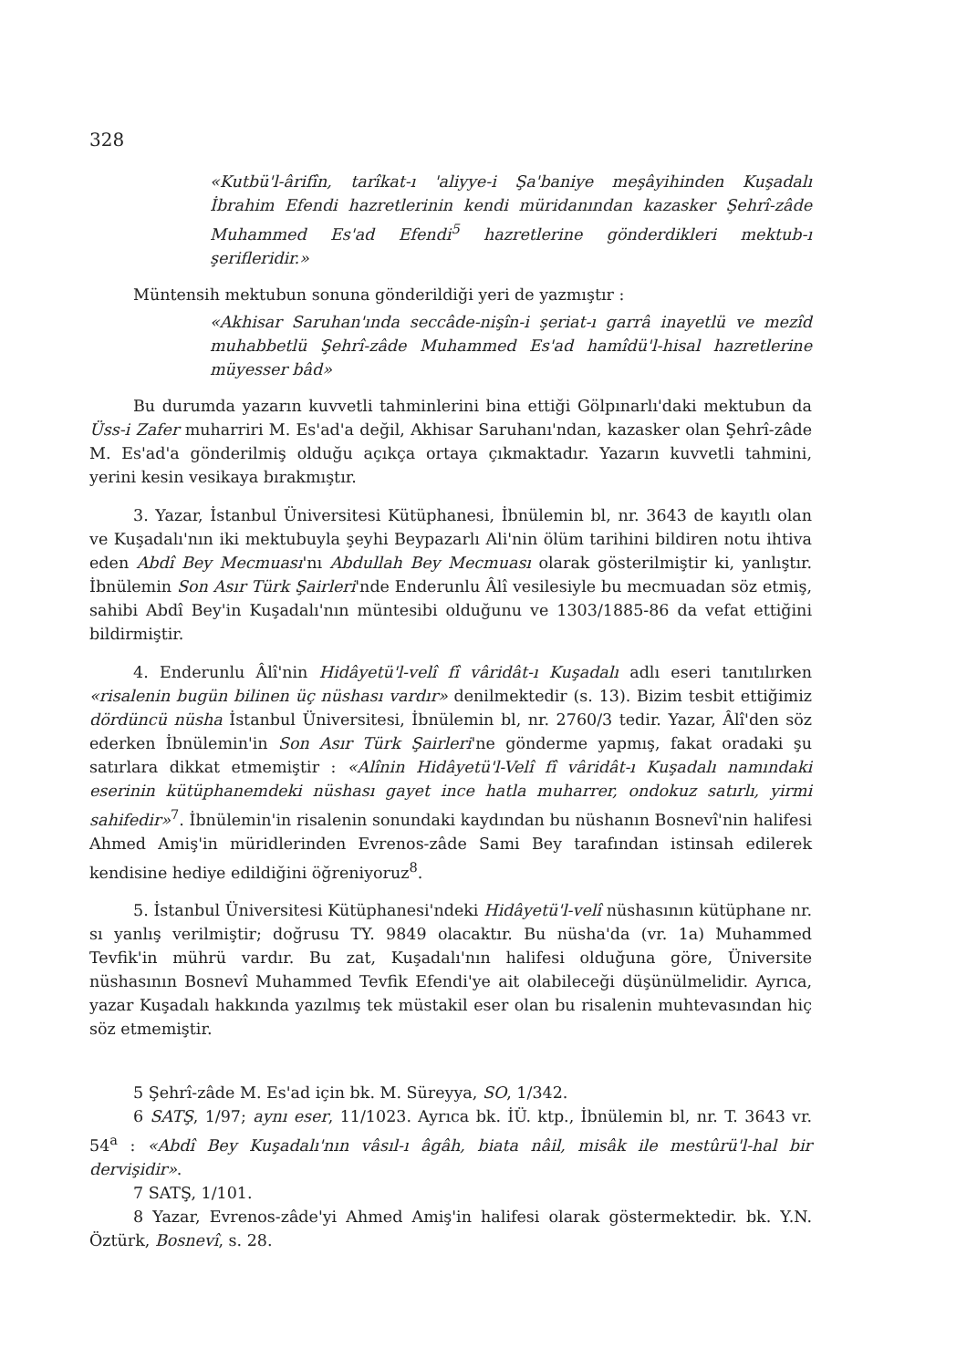328
«Kutbü'l-ârifîn, tarîkat-ı 'aliyye-i Şa'baniye meşâyihinden Kuşadalı İbrahim Efendi hazretlerinin kendi müridanından kazasker Şehrî-zâde Muhammed Es'ad Efendi<sup>5</sup> hazretlerine gönderdikleri mektub-ı şerifleridir.»
Müntensih mektubun sonuna gönderildiği yeri de yazmıştır :
«Akhisar Saruhan'ında seccâde-nişîn-i şeriat-ı garrâ inayetlü ve mezîd muhabbetlü Şehrî-zâde Muhammed Es'ad hamîdü'l-hisal hazretlerine müyesser bâd»
Bu durumda yazarın kuvvetli tahminlerini bina ettiği Gölpınarlı'daki mektubun da Üss-i Zafer muharriri M. Es'ad'a değil, Akhisar Saruhanı'ndan, kazasker olan Şehrî-zâde M. Es'ad'a gönderilmiş olduğu açıkça ortaya çıkmaktadır. Yazarın kuvvetli tahmini, yerini kesin vesikaya bırakmıştır.
3. Yazar, İstanbul Üniversitesi Kütüphanesi, İbnülemin bl, nr. 3643 de kayıtlı olan ve Kuşadalı'nın iki mektubuyla şeyhi Beypazarlı Ali'nin ölüm tarihini bildiren notu ihtiva eden Abdî Bey Mecmuası'nı Abdullah Bey Mecmuası olarak gösterilmiştir ki, yanlıştır. İbnülemin Son Asır Türk Şairleri'nde Enderunlu Âlî vesilesiyle bu mecmuadan söz etmiş, sahibi Abdî Bey'in Kuşadalı'nın müntesibi olduğunu ve 1303/1885-86 da vefat ettiğini bildirmiştir.
4. Enderunlu Âlî'nin Hidâyetü'l-velî fî vâridât-ı Kuşadalı adlı eseri tanıtılırken «risalenin bugün bilinen üç nüshası vardır» denilmektedir (s. 13). Bizim tesbit ettiğimiz dördüncü nüsha İstanbul Üniversitesi, İbnülemin bl, nr. 2760/3 tedir. Yazar, Âlî'den söz ederken İbnülemin'in Son Asır Türk Şairleri'ne gönderme yapmış, fakat oradaki şu satırlara dikkat etmemiştir : «Alînin Hidâyetü'l-Velî fî vâridât-ı Kuşadalı namındaki eserinin kütüphanemdeki nüshası gayet ince hatla muharrer, ondokuz satırlı, yirmi sahifedir»<sup>7</sup>. İbnülemin'in risalenin sonundaki kaydından bu nüshanın Bosnevî'nin halifesi Ahmed Amiş'in müridlerinden Evrenos-zâde Sami Bey tarafından istinsah edilerek kendisine hediye edildiğini öğreniyoruz<sup>8</sup>.
5. İstanbul Üniversitesi Kütüphanesi'ndeki Hidâyetü'l-velî nüshasının kütüphane nr. sı yanlış verilmiştir; doğrusu TY. 9849 olacaktır. Bu nüsha'da (vr. 1a) Muhammed Tevfik'in mührü vardır. Bu zat, Kuşadalı'nın halifesi olduğuna göre, Üniversite nüshasının Bosnevî Muhammed Tevfik Efendi'ye ait olabileceği düşünülmelidir. Ayrıca, yazar Kuşadalı hakkında yazılmış tek müstakil eser olan bu risalenin muhtevasından hiç söz etmemiştir.
5 Şehrî-zâde M. Es'ad için bk. M. Süreyya, SO, 1/342.
6 SATŞ, 1/97; aynı eser, 11/1023. Ayrıca bk. İÜ. ktp., İbnülemin bl, nr. T. 3643 vr. 54<sup>a</sup> : «Abdî Bey Kuşadalı'nın vâsıl-ı âgâh, biata nâil, misâk ile mestûrü'l-hal bir dervişidir».
7 SATŞ, 1/101.
8 Yazar, Evrenos-zâde'yi Ahmed Amiş'in halifesi olarak göstermektedir. bk. Y.N. Öztürk, Bosnevî, s. 28.